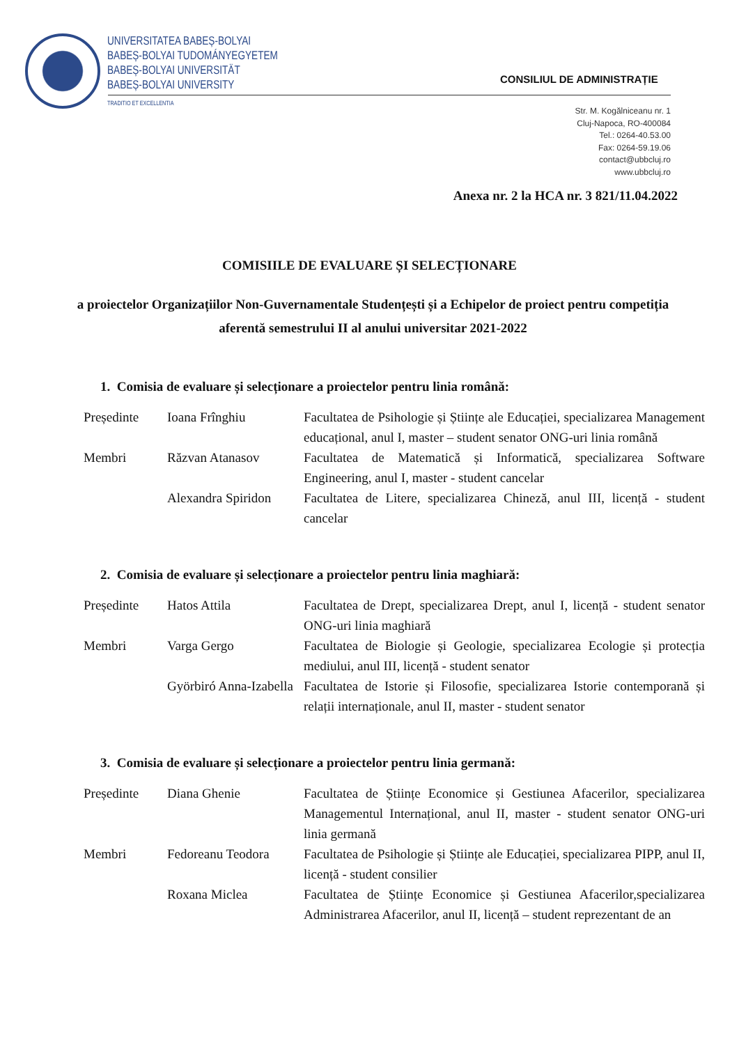UNIVERSITATEA BABEȘ-BOLYAI
BABEȘ-BOLYAI TUDOMÁNYEGYETEM
BABEȘ-BOLYAI UNIVERSITÄT
BABEȘ-BOLYAI UNIVERSITY
TRADITIO ET EXCELLENTIA
CONSILIUL DE ADMINISTRAȚIE
Str. M. Kogălniceanu nr. 1
Cluj-Napoca, RO-400084
Tel.: 0264-40.53.00
Fax: 0264-59.19.06
contact@ubbcluj.ro
www.ubbcluj.ro
Anexa nr. 2 la HCA nr. 3 821/11.04.2022
COMISIILE DE EVALUARE ȘI SELECȚIONARE
a proiectelor Organizațiilor Non-Guvernamentale Studențești și a Echipelor de proiect pentru competiția aferentă semestrului II al anului universitar 2021-2022
1. Comisia de evaluare și selecționare a proiectelor pentru linia română:
| Președinte | Ioana Frînghiu | Facultatea de Psihologie și Științe ale Educației, specializarea Management educațional, anul I, master – student senator ONG-uri linia română |
| Membri | Răzvan Atanasov | Facultatea de Matematică și Informatică, specializarea Software Engineering, anul I, master - student cancelar |
| | Alexandra Spiridon | Facultatea de Litere, specializarea Chineză, anul III, licență - student cancelar |
2. Comisia de evaluare și selecționare a proiectelor pentru linia maghiară:
| Președinte | Hatos Attila | Facultatea de Drept, specializarea Drept, anul I, licență - student senator ONG-uri linia maghiară |
| Membri | Varga Gergo | Facultatea de Biologie și Geologie, specializarea Ecologie și protecția mediului, anul III, licență - student senator |
| | Györbiró Anna-Izabella | Facultatea de Istorie și Filosofie, specializarea Istorie contemporană și relații internaționale, anul II, master - student senator |
3. Comisia de evaluare și selecționare a proiectelor pentru linia germană:
| Președinte | Diana Ghenie | Facultatea de Științe Economice și Gestiunea Afacerilor, specializarea Managementul Internațional, anul II, master - student senator ONG-uri linia germană |
| Membri | Fedoreanu Teodora | Facultatea de Psihologie și Științe ale Educației, specializarea PIPP, anul II, licență - student consilier |
| | Roxana Miclea | Facultatea de Științe Economice și Gestiunea Afacerilor,specializarea Administrarea Afacerilor, anul II, licență – student reprezentant de an |